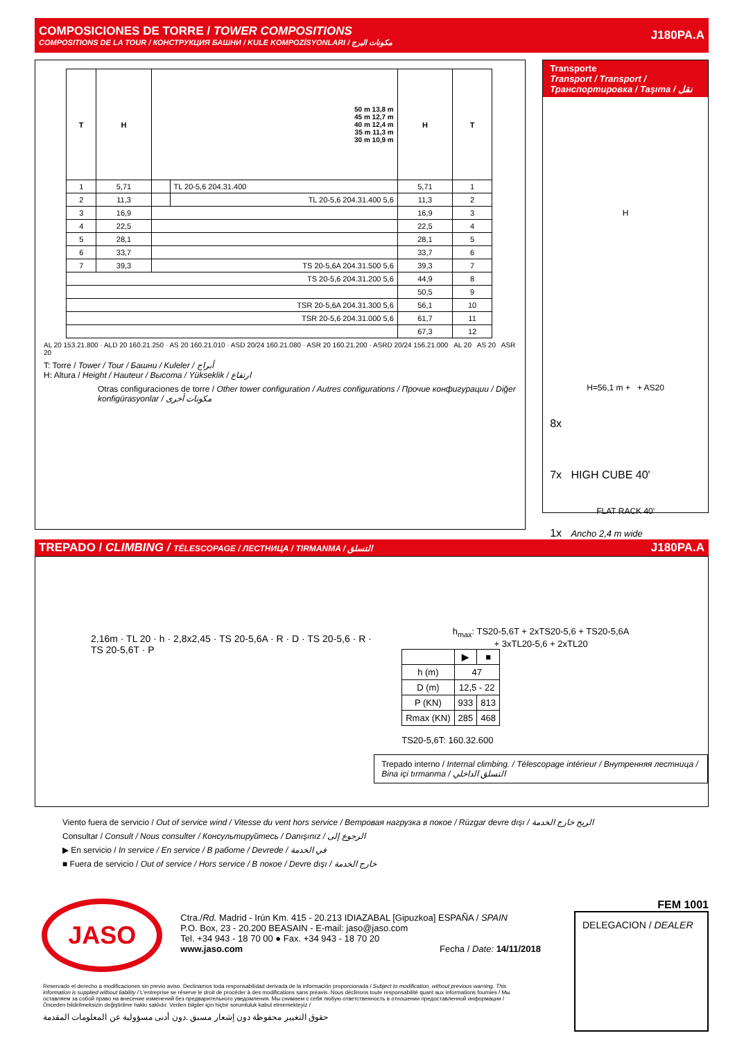COMPOSICIONES DE TORRE / TOWER COMPOSITIONS
COMPOSITIONS DE LA TOUR / КОНСТРУКЦИЯ БАШНИ / KULE KOMPOZİSYONLARI / مكونات البرج
J180PA.A
| T | H | 50 m 13,8 m 45 m 12,7 m 40 m 12,4 m 35 m 11,3 m 30 m 10,9 m | | H | T |
| --- | --- | --- | --- | --- | --- |
| 1 | 5,71 | | TL 20-5,6 204.31.400 | 5,71 | 1 |
| 2 | 11,3 | | TL 20-5,6 204.31.400 5,6 | 11,3 | 2 |
| 3 | 16,9 | | | 16,9 | 3 |
| 4 | 22,5 | | | 22,5 | 4 |
| 5 | 28,1 | | | 28,1 | 5 |
| 6 | 33,7 | | | 33,7 | 6 |
| 7 | 39,3 | TS 20-5,6A 204.31.500 5,6 | | 39,3 | 7 |
| TS 20-5,6 204.31.200 5,6 | | | | 44,9 | 8 |
| | | | | 50,5 | 9 |
| TSR 20-5,6A 204.31.300 5,6 | | | | 56,1 | 10 |
| TSR 20-5,6 204.31.000 5,6 | | | | 61,7 | 11 |
| | | | | 67,3 | 12 |
AL 20 153.21.800 · ALD 20 160.21.250 · AS 20 160.21.010 · ASD 20/24 160.21.080 · ASR 20 160.21.200 · ASRD 20/24 156.21.000 AL 20 AS 20 ASR 20
T: Torre / Tower / Tour / Башни / Kuleler / أبراج
H: Altura / Height / Hauteur / Высота / Yükseklik / ارتفاع
Otras configuraciones de torre / Other tower configuration / Autres configurations / Прочие конфигурации / Diğer konfigürasyonlar / مكونات أخرى
Transporte
Transport / Transport / Транспортировка / Taşıma / نقل
H
H=56,1 m + + AS20
8x
7x HIGH CUBE 40'
FLAT RACK 40'
1x Ancho 2,4 m wide
TREPADO / CLIMBING / TÉLESCOPAGE / ЛЕСТНИЦА / TIRMANMA / التسلق
J180PA.A
2,16m · TL 20 · h · 2,8x2,45 · TS 20-5,6A · R · D · TS 20-5,6 · R · TS 20-5,6T · P
h<sub>max</sub>: TS20-5,6T + 2xTS20-5,6 + TS20-5,6A
+ 3xTL20-5,6 + 2xTL20
| | ▶ | ■ |
| --- | --- | --- |
| h (m) | 47 | |
| D (m) | 12,5 - 22 | |
| P (KN) | 933 | 813 |
| Rmax (KN) | 285 | 468 |
TS20-5,6T: 160.32.600
Trepado interno / Internal climbing. / Télescopage intérieur / Внутренняя лестница / Bina içi tırmanma / التسلق الداخلي
Viento fuera de servicio / Out of service wind / Vitesse du vent hors service / Ветровая нагрузка в покое / Rüzgar devre dışı / الريح خارج الخدمة
Consultar / Consult / Nous consulter / Консультируйтесь / Danışınız / الرجوع إلى
▶ En servicio / In service / En service / В работе / Devrede / في الخدمة
■ Fuera de servicio / Out of service / Hors service / В покое / Devre dışı / خارج الخدمة
JASO
Ctra./Rd. Madrid - Irún Km. 415 - 20.213 IDIAZABAL [Gipuzkoa] ESPAÑA / SPAIN
P.O. Box, 23 - 20.200 BEASAIN - E-mail: jaso@jaso.com
Tel. +34 943 - 18 70 00 ● Fax. +34 943 - 18 70 20
www.jaso.com Fecha / Date: 14/11/2018
FEM 1001
DELEGACION / DEALER
Reservado el derecho a modificaciones sin previo aviso. Declinamos toda responsabilidad derivada de la información proporcionada / Subject to modification, without previous warning. This information is supplied without liability / L'entreprise se réserve le droit de procéder à des modifications sans préavis. Nous déclinons toute responsabilité quant aux informations fournies / Мы оставляем за собой право на внесение изменений без предварительного уведомления. Мы снимаем с себя любую ответственность в отношении предоставленной информации / Önceden bildirilmeksizin değiştirilme hakkı saklıdır. Verilen bilgiler için hiçbir sorumluluk kabul etmemekteyiz /
حقوق التغيير محفوظة دون إشعار مسبق .دون أدنى مسؤولية عن المعلومات المقدمة